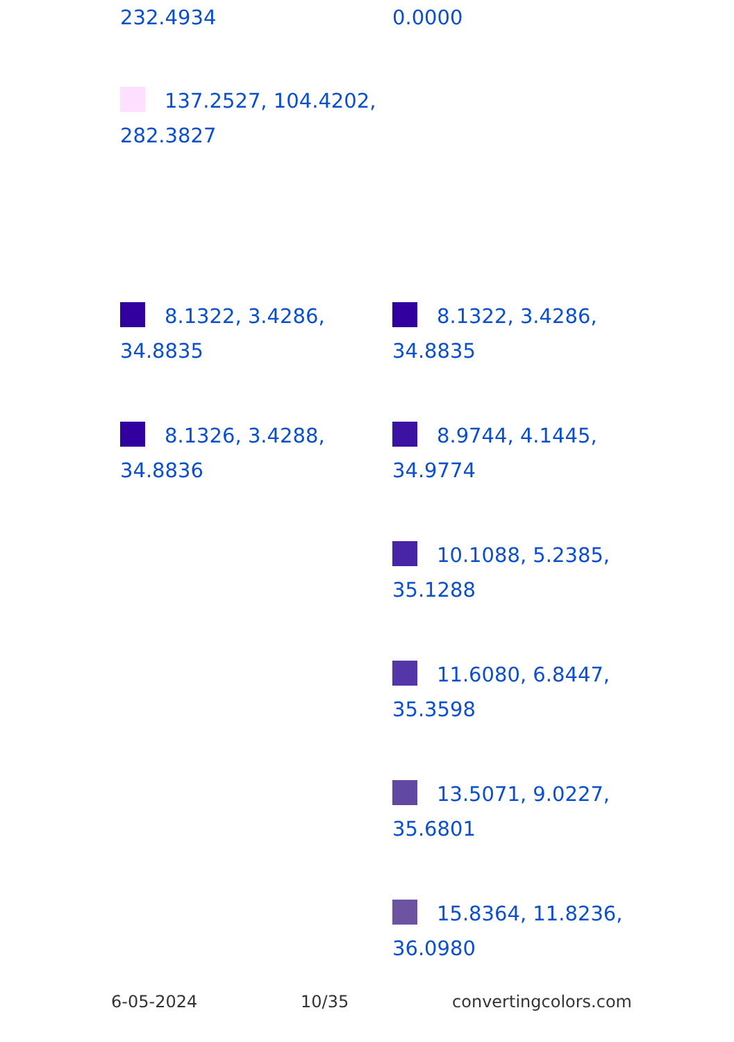232.4934 0.0000
137.2527, 104.4202, 282.3827
8.1322, 3.4286, 34.8835
8.1322, 3.4286, 34.8835
8.1326, 3.4288, 34.8836
8.9744, 4.1445, 34.9774
10.1088, 5.2385, 35.1288
11.6080, 6.8447, 35.3598
13.5071, 9.0227, 35.6801
15.8364, 11.8236, 36.0980
6-05-2024 10/35 convertingcolors.com